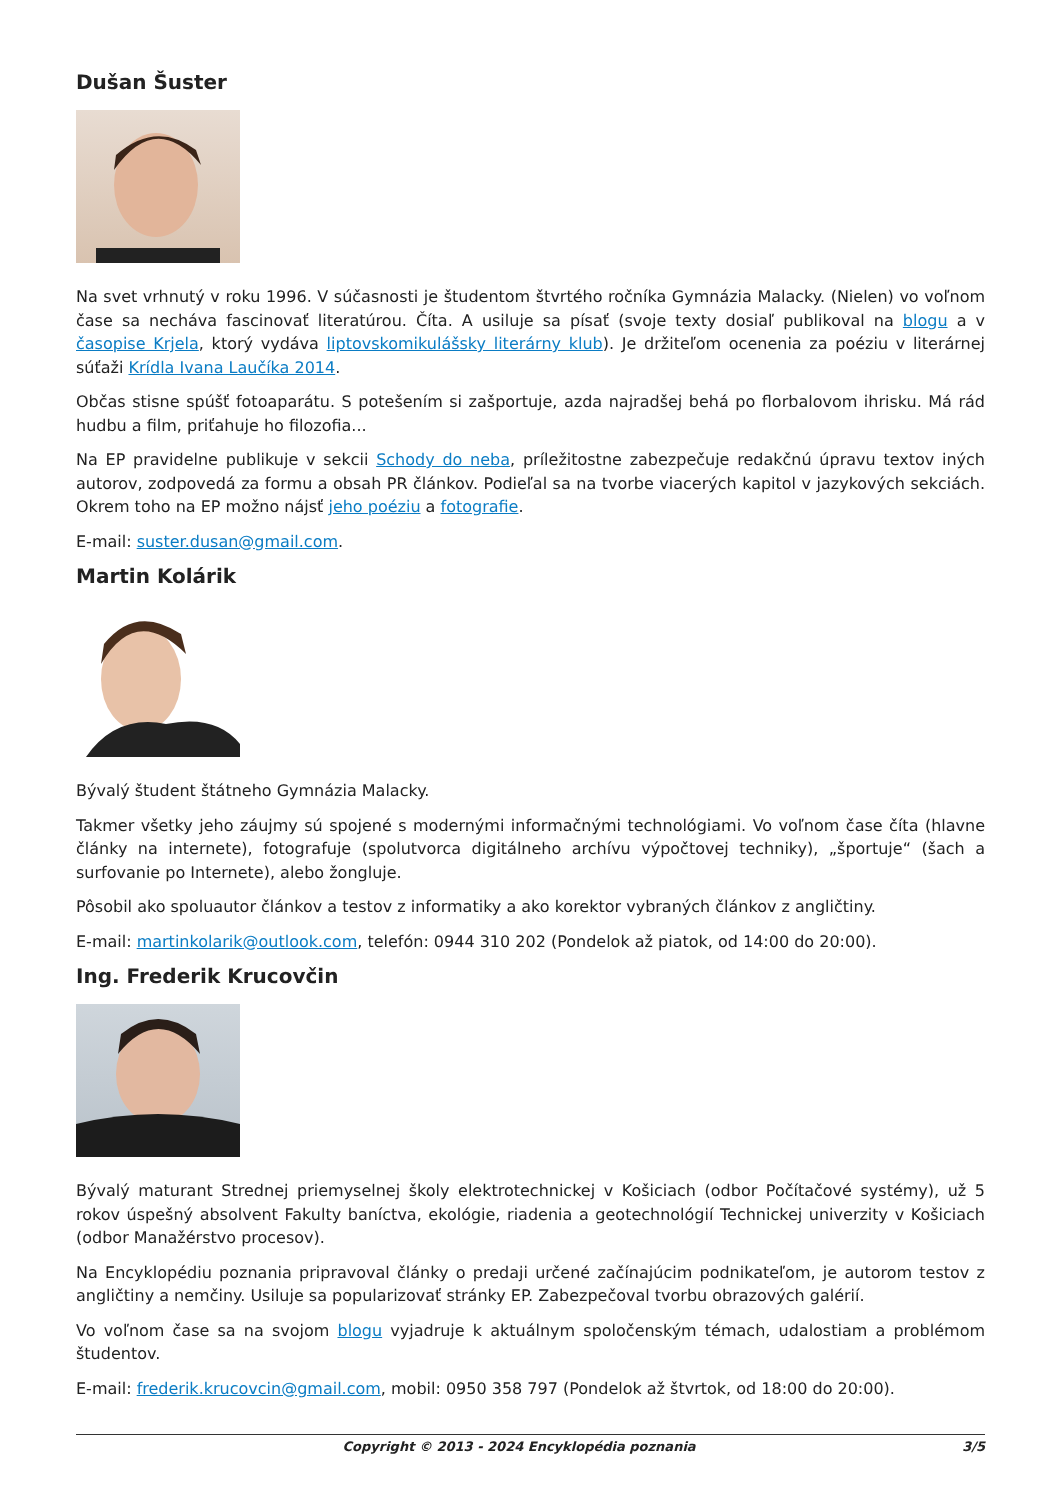Dušan Šuster
Na svet vrhnutý v roku 1996. V súčasnosti je študentom štvrtého ročníka Gymnázia Malacky. (Nielen) vo voľnom čase sa necháva fascinovať literatúrou. Číta. A usiluje sa písať (svoje texty dosiaľ publikoval na blogu a v časopise Krjela, ktorý vydáva liptovskomikulášsky literárny klub). Je držiteľom ocenenia za poéziu v literárnej súťaži Krídla Ivana Laučíka 2014.
Občas stisne spúšť fotoaparátu. S potešením si zašportuje, azda najradšej behá po florbalovom ihrisku. Má rád hudbu a film, priťahuje ho filozofia...
Na EP pravidelne publikuje v sekcii Schody do neba, príležitostne zabezpečuje redakčnú úpravu textov iných autorov, zodpovedá za formu a obsah PR článkov. Podieľal sa na tvorbe viacerých kapitol v jazykových sekciách. Okrem toho na EP možno nájsť jeho poéziu a fotografie.
E-mail: suster.dusan@gmail.com.
Martin Kolárik
Bývalý študent štátneho Gymnázia Malacky.
Takmer všetky jeho záujmy sú spojené s modernými informačnými technológiami. Vo voľnom čase číta (hlavne články na internete), fotografuje (spolutvorca digitálneho archívu výpočtovej techniky), „športuje“ (šach a surfovanie po Internete), alebo žongluje.
Pôsobil ako spoluautor článkov a testov z informatiky a ako korektor vybraných článkov z angličtiny.
E-mail: martinkolarik@outlook.com, telefón: 0944 310 202 (Pondelok až piatok, od 14:00 do 20:00).
Ing. Frederik Krucovčin
Bývalý maturant Strednej priemyselnej školy elektrotechnickej v Košiciach (odbor Počítačové systémy), už 5 rokov úspešný absolvent Fakulty baníctva, ekológie, riadenia a geotechnológií Technickej univerzity v Košiciach (odbor Manažérstvo procesov).
Na Encyklopédiu poznania pripravoval články o predaji určené začínajúcim podnikateľom, je autorom testov z angličtiny a nemčiny. Usiluje sa popularizovať stránky EP. Zabezpečoval tvorbu obrazových galérií.
Vo voľnom čase sa na svojom blogu vyjadruje k aktuálnym spoločenským témach, udalostiam a problémom študentov.
E-mail: frederik.krucovcin@gmail.com, mobil: 0950 358 797 (Pondelok až štvrtok, od 18:00 do 20:00).
Copyright © 2013 - 2024 Encyklopédia poznania 3/5